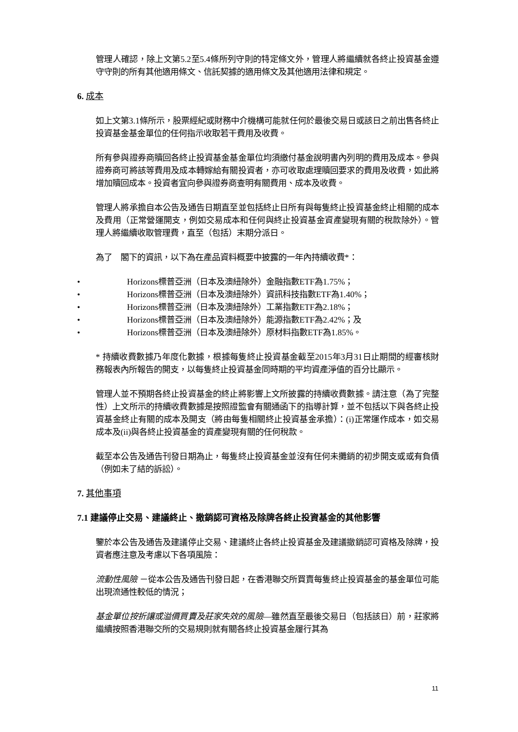管理人確認，除上文第5.2至5.4條所列守則的特定條文外，管理人將繼續就各終止投資基金遵守守則的所有其他適用條文、信託契據的適用條文及其他適用法律和規定。
6. 成本
如上文第3.1條所示，股票經紀或財務中介機構可能就任何於最後交易日或該日之前出售各終止投資基金基金單位的任何指示收取若干費用及收費。
所有參與證券商贖回各終止投資基金基金單位均須繳付基金說明書內列明的費用及成本。參與證券商可將該等費用及成本轉嫁給有關投資者，亦可收取處理贖回要求的費用及收費，如此將增加贖回成本。投資者宜向參與證券商查明有關費用、成本及收費。
管理人將承擔自本公告及通告日期直至並包括終止日所有與每隻終止投資基金終止相關的成本及費用（正常營運開支，例如交易成本和任何與終止投資基金資產變現有關的稅款除外）。管理人將繼續收取管理費，直至（包括）末期分派日。
為了　閣下的資訊，以下為在產品資料概要中披露的一年內持續收費*：
• Horizons標普亞洲（日本及澳紐除外）金融指數ETF為1.75%；
• Horizons標普亞洲（日本及澳紐除外）資訊科技指數ETF為1.40%；
• Horizons標普亞洲（日本及澳紐除外）工業指數ETF為2.18%；
• Horizons標普亞洲（日本及澳紐除外）能源指數ETF為2.42%；及
• Horizons標普亞洲（日本及澳紐除外）原材料指數ETF為1.85%。
* 持續收費數據乃年度化數據，根據每隻終止投資基金截至2015年3月31日止期間的經審核財務報表內所報告的開支，以每隻終止投資基金同時期的平均資產淨值的百分比顯示。
管理人並不預期各終止投資基金的終止將影響上文所披露的持續收費數據。請注意（為了完整性）上文所示的持續收費數據是按照證監會有關通函下的指導計算，並不包括以下與各終止投資基金終止有關的成本及開支（將由每隻相關終止投資基金承擔）：(i)正常運作成本，如交易成本及(ii)與各終止投資基金的資產變現有關的任何稅款。
截至本公告及通告刊發日期為止，每隻終止投資基金並沒有任何未攤銷的初步開支或或有負債（例如未了結的訴訟）。
7. 其他事項
7.1 建議停止交易、建議終止、撤銷認可資格及除牌各終止投資基金的其他影響
鑒於本公告及通告及建議停止交易、建議終止各終止投資基金及建議撤銷認可資格及除牌，投資者應注意及考慮以下各項風險：
流動性風險 －從本公告及通告刊發日起，在香港聯交所買賣每隻終止投資基金的基金單位可能出現流通性較低的情況；
基金單位按折讓或溢價買賣及莊家失效的風險—雖然直至最後交易日（包括該日）前，莊家將繼續按照香港聯交所的交易規則就有關各終止投資基金履行其為
11